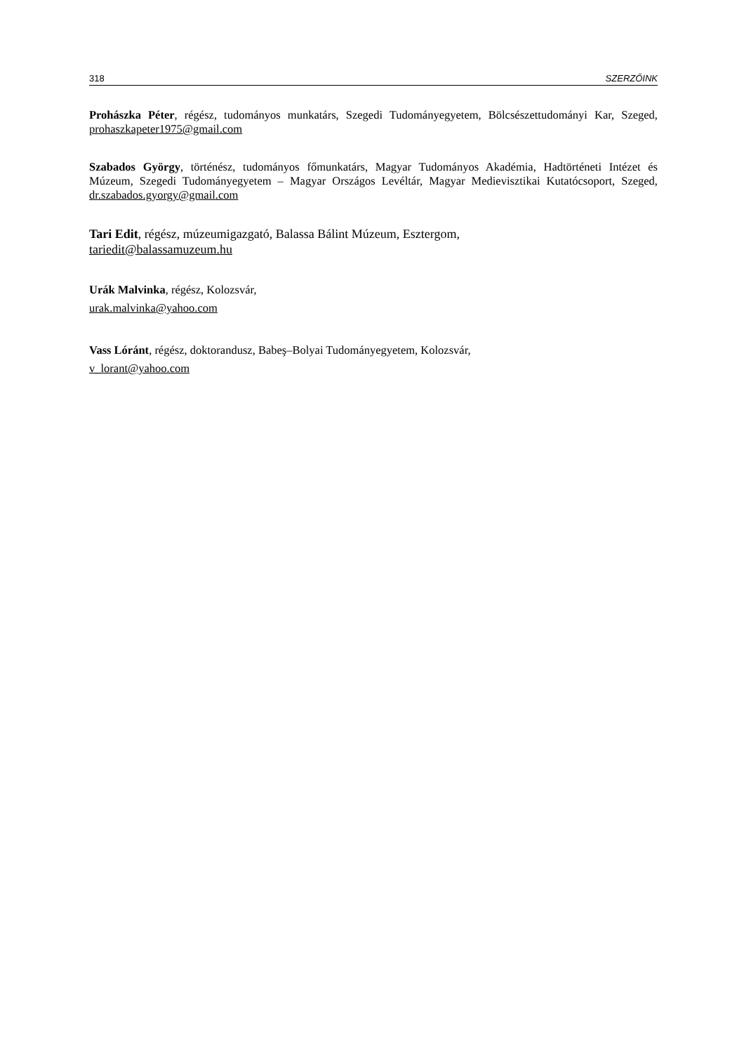318 SZERZŐINK
Prohászka Péter, régész, tudományos munkatárs, Szegedi Tudományegyetem, Bölcsészettudományi Kar, Szeged, prohaszkapeter1975@gmail.com
Szabados György, történész, tudományos főmunkatárs, Magyar Tudományos Akadémia, Hadtörténeti Intézet és Múzeum, Szegedi Tudományegyetem – Magyar Országos Levéltár, Magyar Medievisztikai Kutatócsoport, Szeged, dr.szabados.gyorgy@gmail.com
Tari Edit, régész, múzeumigazgató, Balassa Bálint Múzeum, Esztergom,
tariedit@balassamuzeum.hu
Urák Malvinka, régész, Kolozsvár,
urak.malvinka@yahoo.com
Vass Lóránt, régész, doktorandusz, Babeş–Bolyai Tudományegyetem, Kolozsvár,
v_lorant@yahoo.com